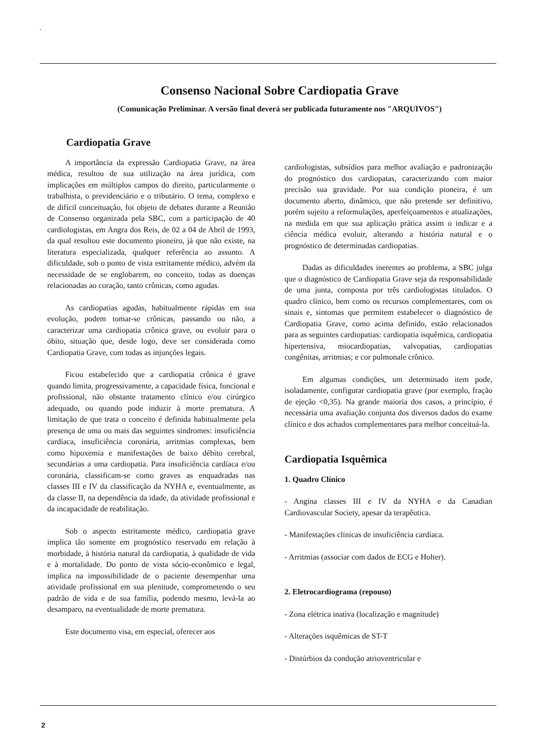'
Consenso Nacional Sobre Cardiopatia Grave
(Comunicação Preliminar. A versão final deverá ser publicada futuramente nos "ARQUIVOS")
Cardiopatia Grave
A importância da expressão Cardiopatia Grave, na área médica, resultou de sua utilização na área jurídica, com implicações em múltiplos campos do direito, particularmente o trabalhista, o previdenciário e o tributário. O tema, complexo e de difícil conceituação, foi objeto de debates durante a Reunião de Consenso organizada pela SBC, com a participação de 40 cardiologistas, em Angra dos Reis, de 02 a 04 de Abril de 1993, da qual resultou este documento pioneiro, já que não existe, na literatura especializada, qualquer referência ao assunto. A dificuldade, sob o ponto de vista estritamente médico, advém da necessidade de se englobarem, no conceito, todas as doenças relacionadas ao coração, tanto crônicas, como agudas.
As cardiopatias agudas, habitualmente rápidas em sua evolução, podem tomar-se crônicas, passando ou não, a caracterizar uma cardiopatia crônica grave, ou evoluir para o óbito, situação que, desde logo, deve ser considerada como Cardiopatia Grave, com todas as injunções legais.
Ficou estabelecido que a cardiopatia crônica é grave quando limita, progressivamente, a capacidade física, funcional e profissional, não obstante tratamento clínico e/ou cirúrgico adequado, ou quando pode induzir à morte prematura. A limitação de que trata o conceito é definida habitualmente pela presença de uma ou mais das seguintes síndromes: insuficiência cardíaca, insuficiência coronária, arritmias complexas, bem como hipoxemia e manifestações de baixo débito cerebral, secundárias a uma cardiopatia. Para insuficiência cardíaca e/ou coronária, classificam-se como graves as enquadradas nas classes III e IV da classificação da NYHA e, eventualmente, as da classe II, na dependência da idade, da atividade profissional e da incapacidade de reabilitação.
Sob o aspecto estritamente médico, cardiopatia grave implica tão somente em prognóstico reservado em relação à morbidade, à história natural da cardiopatia, à qualidade de vida e à mortalidade. Do ponto de vista sócio-econômico e legal, implica na impossibilidade de o paciente desempenhar uma atividade profissional em sua plenitude, comprometendo o seu padrão de vida e de sua família, podendo mesmo, levá-la ao desamparo, na eventualidade de morte prematura.
Este documento visa, em especial, oferecer aos
cardioIogistas, subsídios para melhor avaliação e padronização do prognóstico dos cardiopatas, caracterizando com maior precisão sua gravidade. Por sua condição pioneira, é um documento aberto, dinâmico, que não pretende ser definitivo, porém sujeito a reformulações, aperfeiçoamentos e atualizações, na medida em que sua aplicação prática assim o indicar e a ciência médica evoluir, alterando a história natural e o prognóstico de determinadas cardiopatias.
Dadas as dificuldades inerentes ao problema, a SBC julga que o diagnóstico de Cardiopatia Grave seja da responsabilidade de uma junta, composta por três cardiologistas titulados. O quadro clínico, bem como os recursos complementares, com os sinais e, sintomas que permitem estabelecer o diagnóstico de Cardiopatia Grave, como acima definido, estão relacionados para as seguintes cardiopatias: cardiopatia isquêmica, cardiopatia hipertensiva, miocardiopatias, valvopatias, cardiopatias congênitas, arritmias; e cor pulmonale crônico.
Em algumas condições, um determinado item pode, isoladamente, configurar cardiopatia grave (por exemplo, fração de ejeção <0,35). Na grande maioria dos casos, a princípio, é necessária uma avaliação conjunta dos diversos dados do exame clínico e dos achados complementares para melhor conceituá-la.
Cardiopatia Isquêmica
1. Quadro Clínico
- Angina classes III e IV da NYHA e da Canadian Cardiovascular Society, apesar da terapêutica.
- Manifestações clínicas de insuficiência cardíaca.
- Arritmias (associar com dados de ECG e Holter).
2. Eletrocardiograma (repouso)
- Zona elétrica inativa (localização e magnitude)
- Alterações isquêmicas de ST-T
- Distúrbios da condução atrioventricular e
2